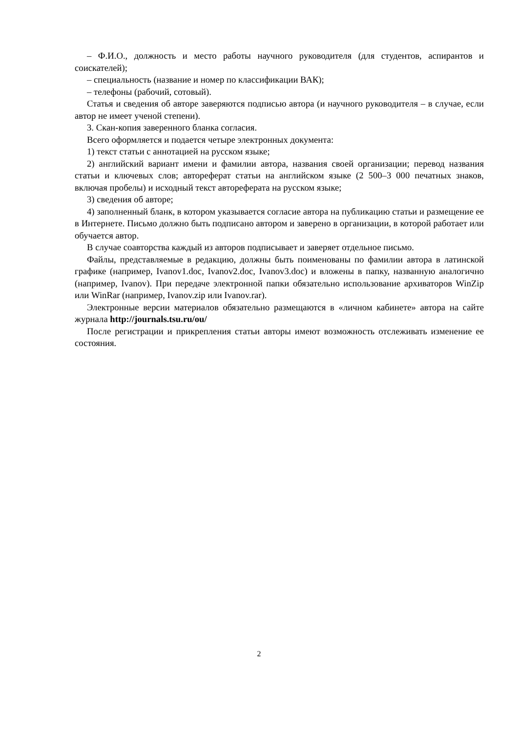– Ф.И.О., должность и место работы научного руководителя (для студентов, аспирантов и соискателей);
– специальность (название и номер по классификации ВАК);
– телефоны (рабочий, сотовый).
Статья и сведения об авторе заверяются подписью автора (и научного руководителя – в случае, если автор не имеет ученой степени).
3. Скан-копия заверенного бланка согласия.
Всего оформляется и подается четыре электронных документа:
1) текст статьи с аннотацией на русском языке;
2) английский вариант имени и фамилии автора, названия своей организации; перевод названия статьи и ключевых слов; автореферат статьи на английском языке (2 500–3 000 печатных знаков, включая пробелы) и исходный текст автореферата на русском языке;
3) сведения об авторе;
4) заполненный бланк, в котором указывается согласие автора на публикацию статьи и размещение ее в Интернете. Письмо должно быть подписано автором и заверено в организации, в которой работает или обучается автор.
В случае соавторства каждый из авторов подписывает и заверяет отдельное письмо.
Файлы, представляемые в редакцию, должны быть поименованы по фамилии автора в латинской графике (например, Ivanov1.doc, Ivanov2.doc, Ivanov3.doc) и вложены в папку, названную аналогично (например, Ivanov). При передаче электронной папки обязательно использование архиваторов WinZip или WinRar (например, Ivanov.zip или Ivanov.rar).
Электронные версии материалов обязательно размещаются в «личном кабинете» автора на сайте журнала http://journals.tsu.ru/ou/
После регистрации и прикрепления статьи авторы имеют возможность отслеживать изменение ее состояния.
2